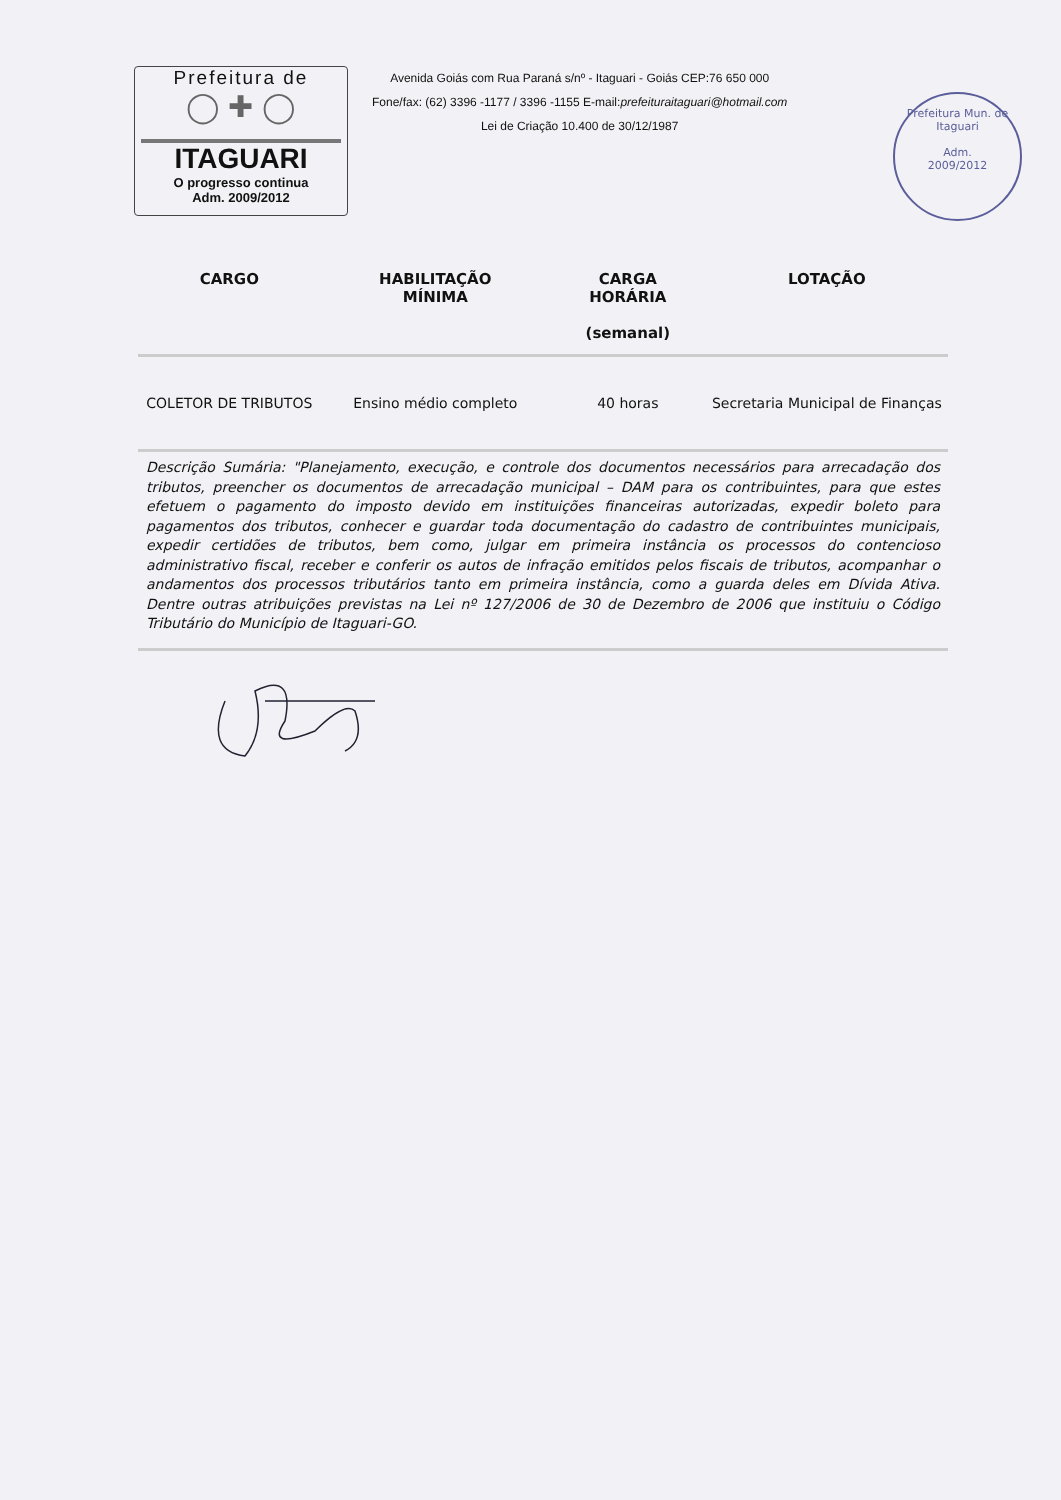Prefeitura de
◯ ✚ ◯
ITAGUARI
O progresso continua
Adm. 2009/2012
Avenida Goiás com Rua Paraná s/nº - Itaguari - Goiás CEP:76 650 000
Fone/fax: (62) 3396 -1177 / 3396 -1155 E-mail:prefeituraitaguari@hotmail.com
Lei de Criação 10.400 de 30/12/1987
Prefeitura Mun. de Itaguari
Adm.
2009/2012
| CARGO | HABILITAÇÃO MÍNIMA | CARGA HORÁRIA (semanal) | LOTAÇÃO |
| --- | --- | --- | --- |
| COLETOR DE TRIBUTOS | Ensino médio completo | 40 horas | Secretaria Municipal de Finanças |
| Descrição Sumária: "Planejamento, execução, e controle dos documentos necessários para arrecadação dos tributos, preencher os documentos de arrecadação municipal – DAM para os contribuintes, para que estes efetuem o pagamento do imposto devido em instituições financeiras autorizadas, expedir boleto para pagamentos dos tributos, conhecer e guardar toda documentação do cadastro de contribuintes municipais, expedir certidões de tributos, bem como, julgar em primeira instância os processos do contencioso administrativo fiscal, receber e conferir os autos de infração emitidos pelos fiscais de tributos, acompanhar o andamentos dos processos tributários tanto em primeira instância, como a guarda deles em Dívida Ativa. Dentre outras atribuições previstas na Lei nº 127/2006 de 30 de Dezembro de 2006 que instituiu o Código Tributário do Município de Itaguari-GO. | | | |